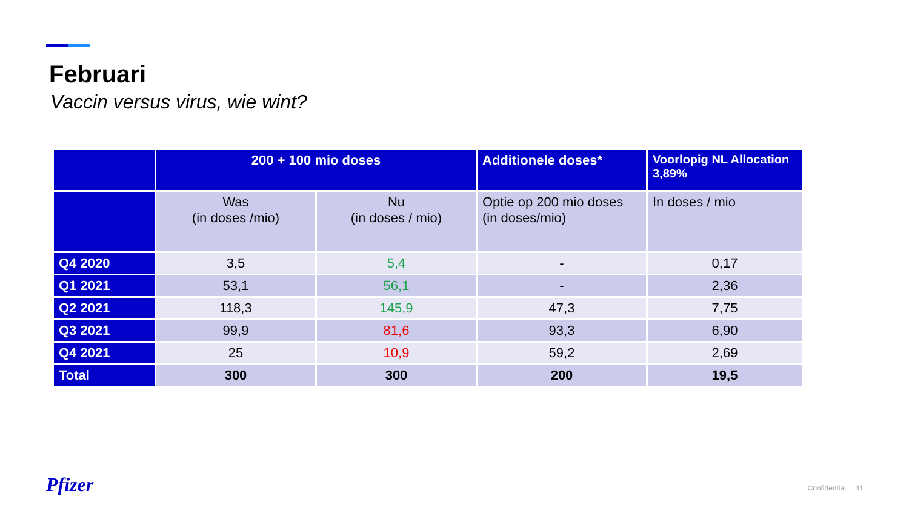Februari
Vaccin versus virus, wie wint?
| | 200 + 100 mio doses | | Additionele doses* | Voorlopig NL Allocation 3,89% |
| --- | --- | --- | --- | --- |
| | Was (in doses /mio) | Nu (in doses / mio) | Optie op 200 mio doses (in doses/mio) | In doses / mio |
| Q4 2020 | 3,5 | 5,4 | - | 0,17 |
| Q1 2021 | 53,1 | 56,1 | - | 2,36 |
| Q2 2021 | 118,3 | 145,9 | 47,3 | 7,75 |
| Q3 2021 | 99,9 | 81,6 | 93,3 | 6,90 |
| Q4 2021 | 25 | 10,9 | 59,2 | 2,69 |
| Total | 300 | 300 | 200 | 19,5 |
Pfizer Confidential 11